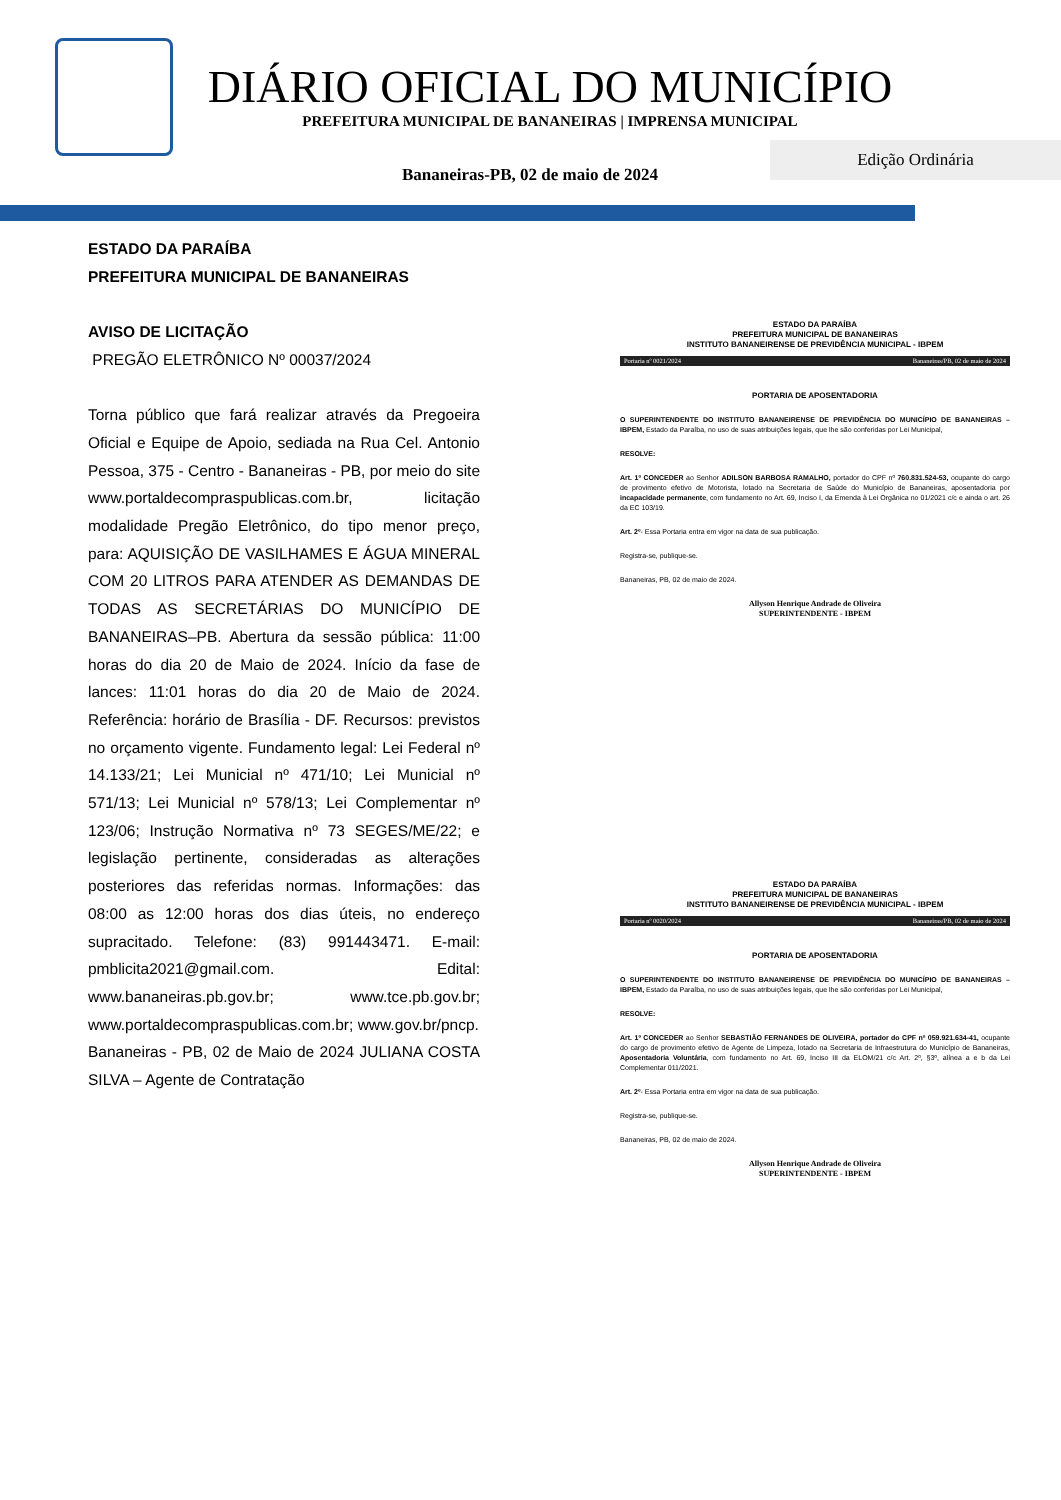DIÁRIO OFICIAL DO MUNICÍPIO
PREFEITURA MUNICIPAL DE BANANEIRAS | IMPRENSA MUNICIPAL
Edição Ordinária
Bananeiras-PB, 02 de maio de 2024
ESTADO DA PARAÍBA
PREFEITURA MUNICIPAL DE BANANEIRAS
AVISO DE LICITAÇÃO
PREGÃO ELETRÔNICO Nº 00037/2024
Torna público que fará realizar através da Pregoeira Oficial e Equipe de Apoio, sediada na Rua Cel. Antonio Pessoa, 375 - Centro - Bananeiras - PB, por meio do site www.portaldecompraspublicas.com.br, licitação modalidade Pregão Eletrônico, do tipo menor preço, para: AQUISIÇÃO DE VASILHAMES E ÁGUA MINERAL COM 20 LITROS PARA ATENDER AS DEMANDAS DE TODAS AS SECRETÁRIAS DO MUNICÍPIO DE BANANEIRAS–PB. Abertura da sessão pública: 11:00 horas do dia 20 de Maio de 2024. Início da fase de lances: 11:01 horas do dia 20 de Maio de 2024. Referência: horário de Brasília - DF. Recursos: previstos no orçamento vigente. Fundamento legal: Lei Federal nº 14.133/21; Lei Municial nº 471/10; Lei Municial nº 571/13; Lei Municial nº 578/13; Lei Complementar nº 123/06; Instrução Normativa nº 73 SEGES/ME/22; e legislação pertinente, consideradas as alterações posteriores das referidas normas. Informações: das 08:00 as 12:00 horas dos dias úteis, no endereço supracitado. Telefone: (83) 991443471. E-mail: pmblicita2021@gmail.com. Edital: www.bananeiras.pb.gov.br; www.tce.pb.gov.br; www.portaldecompraspublicas.com.br; www.gov.br/pncp.
Bananeiras - PB, 02 de Maio de 2024 JULIANA COSTA SILVA – Agente de Contratação
ESTADO DA PARAÍBA
PREFEITURA MUNICIPAL DE BANANEIRAS
INSTITUTO BANANEIRENSE DE PREVIDÊNCIA MUNICIPAL - IBPEM
Portaria nº 0021/2024 Bananeiras/PB, 02 de maio de 2024
PORTARIA DE APOSENTADORIA
O SUPERINTENDENTE DO INSTITUTO BANANEIRENSE DE PREVIDÊNCIA DO MUNICÍPIO DE BANANEIRAS – IBPEM, Estado da Paraíba, no uso de suas atribuições legais, que lhe são conferidas por Lei Municipal,
RESOLVE:
Art. 1º CONCEDER ao Senhor ADILSON BARBOSA RAMALHO, portador do CPF nº 760.831.524-53, ocupante do cargo de provimento efetivo de Motorista, lotado na Secretaria de Saúde do Município de Bananeiras, aposentadoria por incapacidade permanente, com fundamento no Art. 69, Inciso I, da Emenda à Lei Orgânica no 01/2021 c/c e ainda o art. 26 da EC 103/19.
Art. 2º- Essa Portaria entra em vigor na data de sua publicação.
Registra-se, publique-se.
Bananeiras, PB, 02 de maio de 2024.
Allyson Henrique Andrade de Oliveira
SUPERINTENDENTE - IBPEM
ESTADO DA PARAÍBA
PREFEITURA MUNICIPAL DE BANANEIRAS
INSTITUTO BANANEIRENSE DE PREVIDÊNCIA MUNICIPAL - IBPEM
Portaria nº 0020/2024 Bananeiras/PB, 02 de maio de 2024
PORTARIA DE APOSENTADORIA
O SUPERINTENDENTE DO INSTITUTO BANANEIRENSE DE PREVIDÊNCIA DO MUNICÍPIO DE BANANEIRAS – IBPEM, Estado da Paraíba, no uso de suas atribuições legais, que lhe são conferidas por Lei Municipal,
RESOLVE:
Art. 1º CONCEDER ao Senhor SEBASTIÃO FERNANDES DE OLIVEIRA, portador do CPF nº 059.921.634-41, ocupante do cargo de provimento efetivo de Agente de Limpeza, lotado na Secretaria de Infraestrutura do Município de Bananeiras, Aposentadoria Voluntária, com fundamento no Art. 69, Inciso III da ELOM/21 c/c Art. 2º, §3º, alínea a e b da Lei Complementar 011/2021.
Art. 2º- Essa Portaria entra em vigor na data de sua publicação.
Registra-se, publique-se.
Bananeiras, PB, 02 de maio de 2024.
Allyson Henrique Andrade de Oliveira
SUPERINTENDENTE - IBPEM